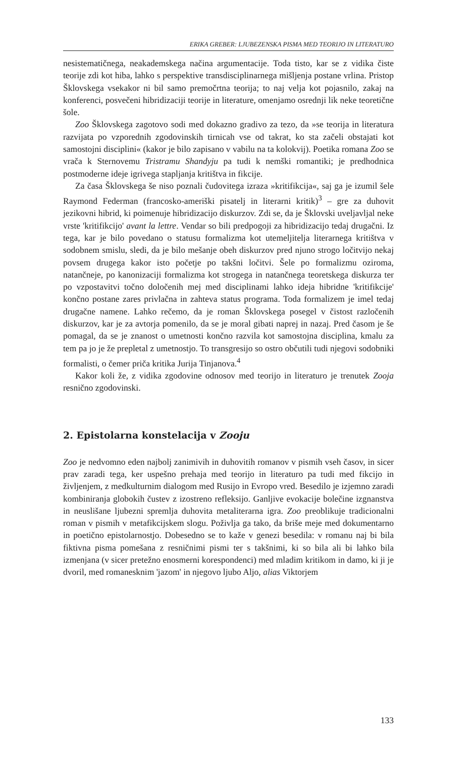ERIKA GREBER: LJUBEZENSKA PISMA MED TEORIJO IN LITERATURO
nesistematičnega, neakademskega načina argumentacije. Toda tisto, kar se z vidika čiste teorije zdi kot hiba, lahko s perspektive transdisciplinarnega mišljenja postane vrlina. Pristop Šklovskega vsekakor ni bil samo premočrtna teorija; to naj velja kot pojasnilo, zakaj na konferenci, posvečeni hibridizaciji teorije in literature, omenjamo osrednji lik neke teoretične šole.
Zoo Šklovskega zagotovo sodi med dokazno gradivo za tezo, da »se teorija in literatura razvijata po vzporednih zgodovinskih tirnicah vse od takrat, ko sta začeli obstajati kot samostojni disciplini« (kakor je bilo zapisano v vabilu na ta kolokvij). Poetika romana Zoo se vrača k Sternovemu Tristramu Shandyju pa tudi k nemški romantiki; je predhodnica postmoderne ideje igrivega stapljanja kritištva in fikcije.
Za časa Šklovskega še niso poznali čudovitega izraza »kritifikcija«, saj ga je izumil šele Raymond Federman (francosko-ameriški pisatelj in literarni kritik)<sup>3</sup> – gre za duhovit jezikovni hibrid, ki poimenuje hibridizacijo diskurzov. Zdi se, da je Šklovski uveljavljal neke vrste 'kritifikcijo' avant la lettre. Vendar so bili predpogoji za hibridizacijo tedaj drugačni. Iz tega, kar je bilo povedano o statusu formalizma kot utemeljitelja literarnega kritištva v sodobnem smislu, sledi, da je bilo mešanje obeh diskurzov pred njuno strogo ločitvijo nekaj povsem drugega kakor isto početje po takšni ločitvi. Šele po formalizmu oziroma, natančneje, po kanonizaciji formalizma kot strogega in natančnega teoretskega diskurza ter po vzpostavitvi točno določenih mej med disciplinami lahko ideja hibridne 'kritifikcije' končno postane zares privlačna in zahteva status programa. Toda formalizem je imel tedaj drugačne namene. Lahko rečemo, da je roman Šklovskega posegel v čistost razločenih diskurzov, kar je za avtorja pomenilo, da se je moral gibati naprej in nazaj. Pred časom je še pomagal, da se je znanost o umetnosti končno razvila kot samostojna disciplina, kmalu za tem pa jo je že prepletal z umetnostjo. To transgresijo so ostro občutili tudi njegovi sodobniki formalisti, o čemer priča kritika Jurija Tinjanova.<sup>4</sup>
Kakor koli že, z vidika zgodovine odnosov med teorijo in literaturo je trenutek Zooja resnično zgodovinski.
2. Epistolarna konstelacija v Zooju
Zoo je nedvomno eden najbolj zanimivih in duhovitih romanov v pismih vseh časov, in sicer prav zaradi tega, ker uspešno prehaja med teorijo in literaturo pa tudi med fikcijo in življenjem, z medkulturnim dialogom med Rusijo in Evropo vred. Besedilo je izjemno zaradi kombiniranja globokih čustev z izostreno refleksijo. Ganljive evokacije bolečine izgnanstva in neuslišane ljubezni spremlja duhovita metaliterarna igra. Zoo preoblikuje tradicionalni roman v pismih v metafikcijskem slogu. Poživlja ga tako, da briše meje med dokumentarno in poetično epistolarnostjo. Dobesedno se to kaže v genezi besedila: v romanu naj bi bila fiktivna pisma pomešana z resničnimi pismi ter s takšnimi, ki so bila ali bi lahko bila izmenjana (v sicer pretežno enosmerni korespondenci) med mladim kritikom in damo, ki ji je dvoril, med romanesknim 'jazom' in njegovo ljubo Aljo, alias Viktorjem
133